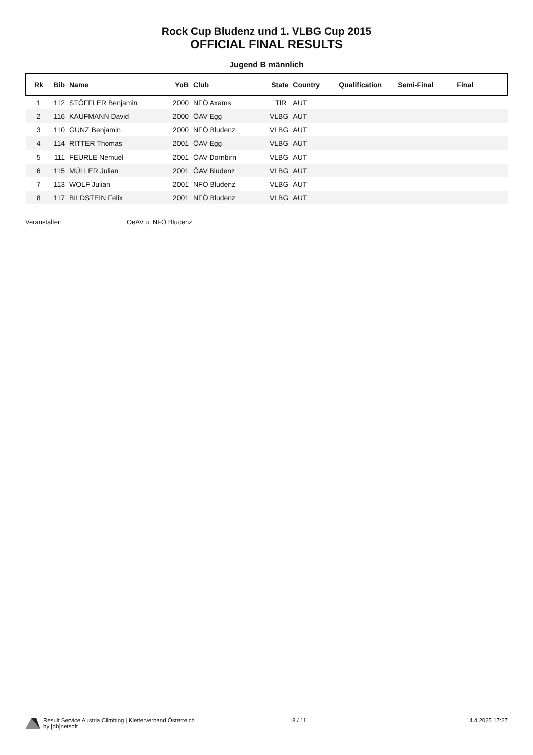Rock Cup Bludenz und 1. VLBG Cup 2015
OFFICIAL FINAL RESULTS
Jugend B männlich
| Rk | Bib | Name | YoB | Club | State | Country | Qualification | Semi-Final | Final |
| --- | --- | --- | --- | --- | --- | --- | --- | --- | --- |
| 1 | 112 | STÖFFLER Benjamin | 2000 | NFÖ Axams | TIR | AUT | | | |
| 2 | 116 | KAUFMANN David | 2000 | ÖAV Egg | VLBG | AUT | | | |
| 3 | 110 | GUNZ Benjamin | 2000 | NFÖ Bludenz | VLBG | AUT | | | |
| 4 | 114 | RITTER Thomas | 2001 | ÖAV Egg | VLBG | AUT | | | |
| 5 | 111 | FEURLE Nemuel | 2001 | ÖAV Dornbirn | VLBG | AUT | | | |
| 6 | 115 | MÜLLER Julian | 2001 | ÖAV Bludenz | VLBG | AUT | | | |
| 7 | 113 | WOLF Julian | 2001 | NFÖ Bludenz | VLBG | AUT | | | |
| 8 | 117 | BILDSTEIN Felix | 2001 | NFÖ Bludenz | VLBG | AUT | | | |
Veranstalter: OeAV u. NFÖ Bludenz
Result Service Austria Climbing | Kletterverband Österreich
by [db]netsoft
8 / 11 4.4.2025 17:27